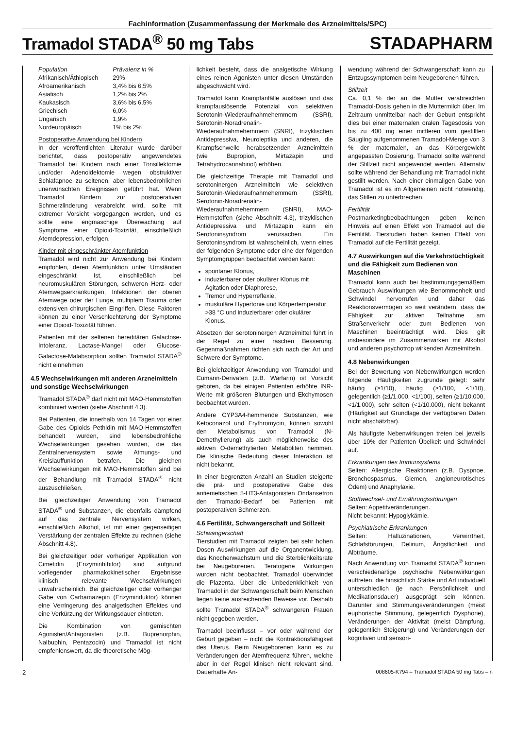Fachinformation (Zusammenfassung der Merkmale des Arzneimittels/SPC)
Tramadol STADA<sup>®</sup> 50 mg Tabs
STADAPHARM
| Population | Prävalenz in % |
| --- | --- |
| Afrikanisch/Äthiopisch | 29% |
| Afroamerikanisch | 3,4% bis 6,5% |
| Asiatisch | 1,2% bis 2% |
| Kaukasisch | 3,6% bis 6,5% |
| Griechisch | 6,0% |
| Ungarisch | 1,9% |
| Nordeuropäisch | 1% bis 2% |
Postoperative Anwendung bei Kindern
In der veröffentlichten Literatur wurde darüber berichtet, dass postoperativ angewendetes Tramadol bei Kindern nach einer Tonsillektomie und/oder Adenoidektomie wegen obstruktiver Schlafapnoe zu seltenen, aber lebensbedrohlichen unerwünschten Ereignissen geführt hat. Wenn Tramadol Kindern zur postoperativen Schmerzlinderung verabreicht wird, sollte mit extremer Vorsicht vorgegangen werden, und es sollte eine engmaschige Überwachung auf Symptome einer Opioid-Toxizität, einschließlich Atemdepression, erfolgen.
Kinder mit eingeschränkter Atemfunktion
Tramadol wird nicht zur Anwendung bei Kindern empfohlen, deren Atemfunktion unter Umständen eingeschränkt ist, einschließlich bei neuromuskulären Störungen, schweren Herz- oder Atemwegserkrankungen, Infektionen der oberen Atemwege oder der Lunge, multiplem Trauma oder extensiven chirurgischen Eingriffen. Diese Faktoren können zu einer Verschlechterung der Symptome einer Opioid-Toxizität führen.
Patienten mit der seltenen hereditären Galactose-Intoleranz, Lactase-Mangel oder Glucose-Galactose-Malabsorption sollten Tramadol STADA<sup>®</sup> nicht einnehmen
4.5 Wechselwirkungen mit anderen Arzneimitteln und sonstige Wechselwirkungen
Tramadol STADA<sup>®</sup> darf nicht mit MAO-Hemmstoffen kombiniert werden (siehe Abschnitt 4.3).
Bei Patienten, die innerhalb von 14 Tagen vor einer Gabe des Opioids Pethidin mit MAO-Hemmstoffen behandelt wurden, sind lebensbedrohliche Wechselwirkungen gesehen worden, die das Zentralnervensystem sowie Atmungs- und Kreislauffunktion betrafen. Die gleichen Wechselwirkungen mit MAO-Hemmstoffen sind bei der Behandlung mit Tramadol STADA<sup>®</sup> nicht auszuschließen.
Bei gleichzeitiger Anwendung von Tramadol STADA<sup>®</sup> und Substanzen, die ebenfalls dämpfend auf das zentrale Nervensystem wirken, einschließlich Alkohol, ist mit einer gegenseitigen Verstärkung der zentralen Effekte zu rechnen (siehe Abschnitt 4.8).
Bei gleichzeitiger oder vorheriger Applikation von Cimetidin (Enzyminhibitor) sind aufgrund vorliegender pharmakokinetischer Ergebnisse klinisch relevante Wechselwirkungen unwahrscheinlich. Bei gleichzeitiger oder vorheriger Gabe von Carbamazepin (Enzyminduktor) können eine Verringerung des analgetischen Effektes und eine Verkürzung der Wirkungsdauer eintreten.
Die Kombination von gemischten Agonisten/Antagonisten (z.B. Buprenorphin, Nalbuphin, Pentazocin) und Tramadol ist nicht empfehlenswert, da die theoretische Mög-
lichkeit besteht, dass die analgetische Wirkung eines reinen Agonisten unter diesen Umständen abgeschwächt wird.
Tramadol kann Krampfanfälle auslösen und das krampfauslösende Potenzial von selektiven Serotonin-Wiederaufnahmehemmern (SSRI), Serotonin-Noradrenalin-Wiederaufnahmehemmern (SNRI), trizyklischen Antidepressiva, Neuroleptika und anderen, die Krampfschwelle herabsetzenden Arzneimitteln (wie Bupropion, Mirtazapin und Tetrahydrocannabinol) erhöhen.
Die gleichzeitige Therapie mit Tramadol und serotoninergen Arzneimitteln wie selektiven Serotonin-Wiederaufnahmehemmern (SSRI), Serotonin-Noradrenalin-Wiederaufnahmehemmern (SNRI), MAO-Hemmstoffen (siehe Abschnitt 4.3), trizyklischen Antidepressiva und Mirtazapin kann ein Serotoninsyndrom verursachen. Ein Serotoninsyndrom ist wahrscheinlich, wenn eines der folgenden Symptome oder eine der folgenden Symptomgruppen beobachtet werden kann:
spontaner Klonus,
induzierbarer oder okulärer Klonus mit Agitation oder Diaphorese,
Tremor und Hyperreflexie,
muskuläre Hypertonie und Körpertemperatur >38 °C und induzierbarer oder okulärer Klonus.
Absetzen der serotoninergen Arzneimittel führt in der Regel zu einer raschen Besserung. Gegenmaßnahmen richten sich nach der Art und Schwere der Symptome.
Bei gleichzeitiger Anwendung von Tramadol und Cumarin-Derivaten (z.B. Warfarin) ist Vorsicht geboten, da bei einigen Patienten erhöhte INR-Werte mit größeren Blutungen und Ekchymosen beobachtet wurden.
Andere CYP3A4-hemmende Substanzen, wie Ketoconazol und Erythromycin, können sowohl den Metabolismus von Tramadol (N-Demethylierung) als auch möglicherweise des aktiven O-demethylierten Metaboliten hemmen. Die klinische Bedeutung dieser Interaktion ist nicht bekannt.
In einer begrenzten Anzahl an Studien steigerte die prä- und postoperative Gabe des antiemetischen 5-HT3-Antagonisten Ondansetron den Tramadol-Bedarf bei Patienten mit postoperativen Schmerzen.
4.6 Fertilität, Schwangerschaft und Stillzeit
Schwangerschaft
Tierstudien mit Tramadol zeigten bei sehr hohen Dosen Auswirkungen auf die Organentwicklung, das Knochenwachstum und die Sterblichkeitsrate bei Neugeborenen. Teratogene Wirkungen wurden nicht beobachtet. Tramadol überwindet die Plazenta. Über die Unbedenklichkeit von Tramadol in der Schwangerschaft beim Menschen liegen keine ausreichenden Beweise vor. Deshalb sollte Tramadol STADA<sup>®</sup> schwangeren Frauen nicht gegeben werden.
Tramadol beeinflusst – vor oder während der Geburt gegeben – nicht die Kontraktionsfähigkeit des Uterus. Beim Neugeborenen kann es zu Veränderungen der Atemfrequenz führen, welche aber in der Regel klinisch nicht relevant sind. Dauerhafte An-
wendung während der Schwangerschaft kann zu Entzugssymptomen beim Neugeborenen führen.
Stillzeit
Ca. 0,1 % der an die Mutter verabreichten Tramadol-Dosis gehen in die Muttermilch über. Im Zeitraum unmittelbar nach der Geburt entspricht dies bei einer maternalen oralen Tagesdosis von bis zu 400 mg einer mittleren vom gestillten Säugling aufgenommenen Tramadol-Menge von 3 % der maternalen, an das Körpergewicht angepassten Dosierung. Tramadol sollte während der Stillzeit nicht angewendet werden. Alternativ sollte während der Behandlung mit Tramadol nicht gestillt werden. Nach einer einmaligen Gabe von Tramadol ist es im Allgemeinen nicht notwendig, das Stillen zu unterbrechen.
Fertilität
Postmarketingbeobachtungen geben keinen Hinweis auf einen Effekt von Tramadol auf die Fertilität. Tierstudien haben keinen Effekt von Tramadol auf die Fertilität gezeigt.
4.7 Auswirkungen auf die Verkehrstüchtigkeit und die Fähigkeit zum Bedienen von Maschinen
Tramadol kann auch bei bestimmungsgemäßem Gebrauch Auswirkungen wie Benommenheit und Schwindel hervorrufen und daher das Reaktionsvermögen so weit verändern, dass die Fähigkeit zur aktiven Teilnahme am Straßenverkehr oder zum Bedienen von Maschinen beeinträchtigt wird. Dies gilt insbesondere im Zusammenwirken mit Alkohol und anderen psychotrop wirkenden Arzneimitteln.
4.8 Nebenwirkungen
Bei der Bewertung von Nebenwirkungen werden folgende Häufigkeiten zugrunde gelegt: sehr häufig (≥1/10), häufig (≥1/100, <1/10), gelegentlich (≥1/1.000, <1/100), selten (≥1/10.000, <1/1.000), sehr selten (<1/10.000), nicht bekannt (Häufigkeit auf Grundlage der verfügbaren Daten nicht abschätzbar).
Als häufigste Nebenwirkungen treten bei jeweils über 10% der Patienten Übelkeit und Schwindel auf.
Erkrankungen des Immunsystems
Selten: Allergische Reaktionen (z.B. Dyspnoe, Bronchospasmus, Giemen, angioneurotisches Ödem) und Anaphylaxie.
Stoffwechsel- und Ernährungsstörungen
Selten: Appetitveränderungen.
Nicht bekannt: Hypoglykämie.
Psychiatrische Erkrankungen
Selten: Halluzinationen, Verwirrtheit, Schlafstörungen, Delirium, Ängstlichkeit und Albträume.
Nach Anwendung von Tramadol STADA<sup>®</sup> können verschiedenartige psychische Nebenwirkungen auftreten, die hinsichtlich Stärke und Art individuell unterschiedlich (je nach Persönlichkeit und Medikationsdauer) ausgeprägt sein können. Darunter sind Stimmungsveränderungen (meist euphorische Stimmung, gelegentlich Dysphorie), Veränderungen der Aktivität (meist Dämpfung, gelegentlich Steigerung) und Veränderungen der kognitiven und sensori-
2 008605-K794 – Tramadol STADA 50 mg Tabs – n